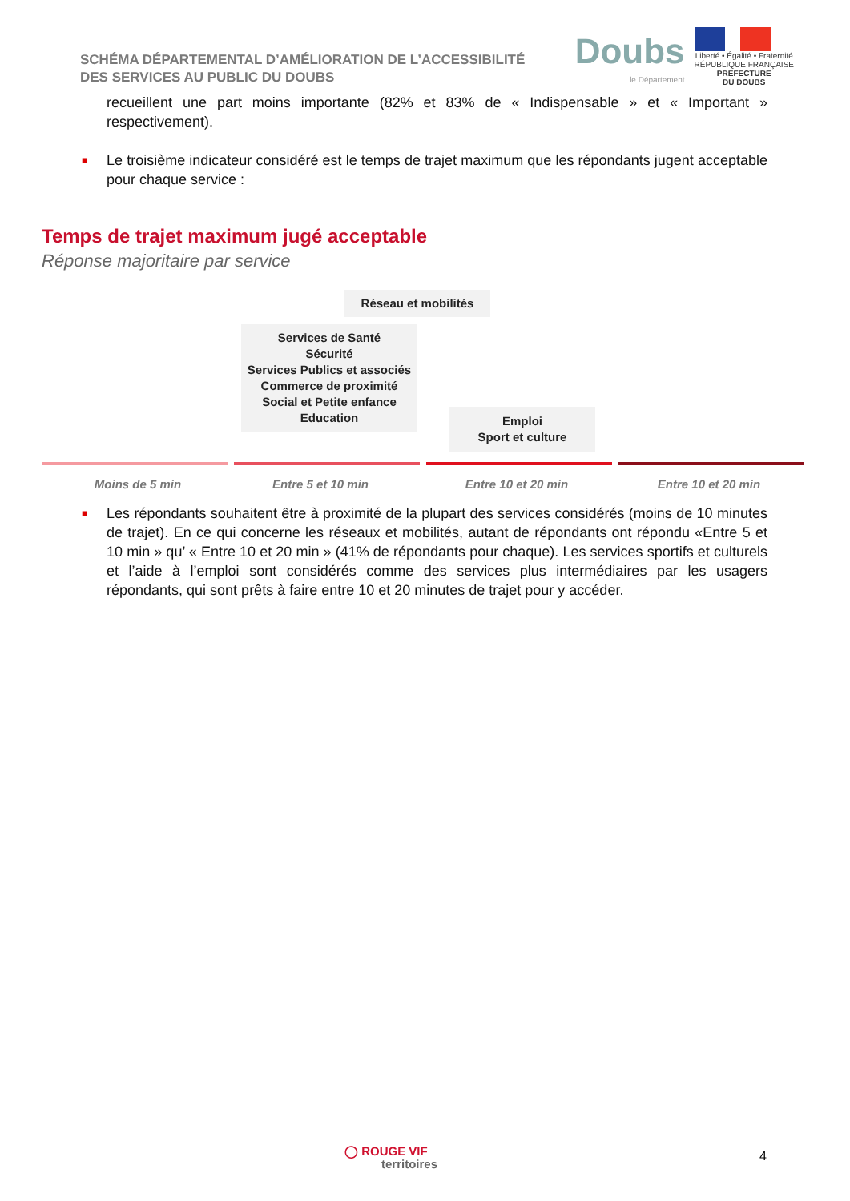SCHÉMA DÉPARTEMENTAL D’AMÉLIORATION DE L’ACCESSIBILITÉ
DES SERVICES AU PUBLIC DU DOUBS
Doubs
le Département
Liberté • Égalité • Fraternité
RÉPUBLIQUE FRANÇAISE
PREFECTURE
DU DOUBS
recueillent une part moins importante (82% et 83% de « Indispensable » et « Important » respectivement).
■ Le troisième indicateur considéré est le temps de trajet maximum que les répondants jugent acceptable pour chaque service :
Temps de trajet maximum jugé acceptable
Réponse majoritaire par service
Réseau et mobilités
Services de Santé
Sécurité
Services Publics et associés
Commerce de proximité
Social et Petite enfance
Education
Emploi
Sport et culture
Moins de 5 min Entre 5 et 10 min Entre 10 et 20 min Entre 10 et 20 min
■ Les répondants souhaitent être à proximité de la plupart des services considérés (moins de 10 minutes de trajet). En ce qui concerne les réseaux et mobilités, autant de répondants ont répondu «Entre 5 et 10 min » qu’ « Entre 10 et 20 min » (41% de répondants pour chaque). Les services sportifs et culturels et l’aide à l’emploi sont considérés comme des services plus intermédiaires par les usagers répondants, qui sont prêts à faire entre 10 et 20 minutes de trajet pour y accéder.
◯ ROUGE VIF
territoires
4